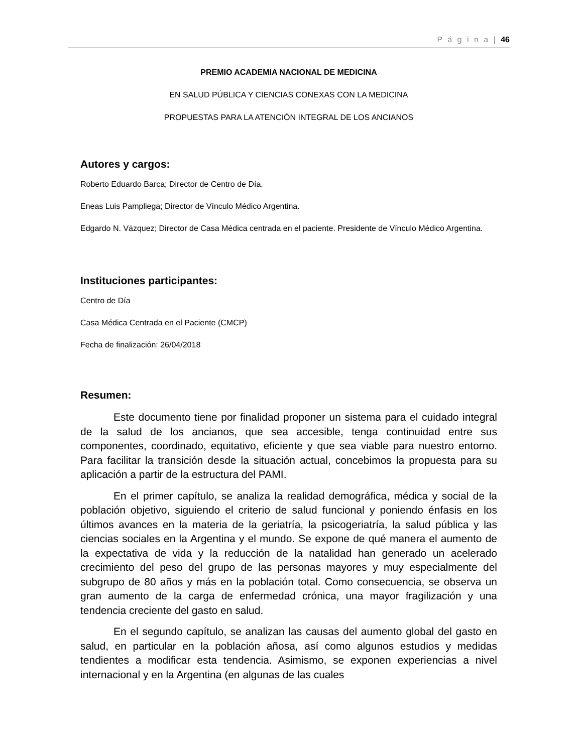P á g i n a | 46
PREMIO ACADEMIA NACIONAL DE MEDICINA
EN SALUD PÚBLICA Y CIENCIAS CONEXAS CON LA MEDICINA
PROPUESTAS PARA LA ATENCIÓN INTEGRAL DE LOS ANCIANOS
Autores y cargos:
Roberto Eduardo Barca; Director de Centro de Día.
Eneas Luis Pampliega; Director de Vínculo Médico Argentina.
Edgardo N. Vázquez; Director de Casa Médica centrada en el paciente. Presidente de Vínculo Médico Argentina.
Instituciones participantes:
Centro de Día
Casa Médica Centrada en el Paciente (CMCP)
Fecha de finalización: 26/04/2018
Resumen:
Este documento tiene por finalidad proponer un sistema para el cuidado integral de la salud de los ancianos, que sea accesible, tenga continuidad entre sus componentes, coordinado, equitativo, eficiente y que sea viable para nuestro entorno. Para facilitar la transición desde la situación actual, concebimos la propuesta para su aplicación a partir de la estructura del PAMI.
En el primer capítulo, se analiza la realidad demográfica, médica y social de la población objetivo, siguiendo el criterio de salud funcional y poniendo énfasis en los últimos avances en la materia de la geriatría, la psicogeriatría, la salud pública y las ciencias sociales en la Argentina y el mundo. Se expone de qué manera el aumento de la expectativa de vida y la reducción de la natalidad han generado un acelerado crecimiento del peso del grupo de las personas mayores y muy especialmente del subgrupo de 80 años y más en la población total. Como consecuencia, se observa un gran aumento de la carga de enfermedad crónica, una mayor fragilización y una tendencia creciente del gasto en salud.
En el segundo capítulo, se analizan las causas del aumento global del gasto en salud, en particular en la población añosa, así como algunos estudios y medidas tendientes a modificar esta tendencia. Asimismo, se exponen experiencias a nivel internacional y en la Argentina (en algunas de las cuales